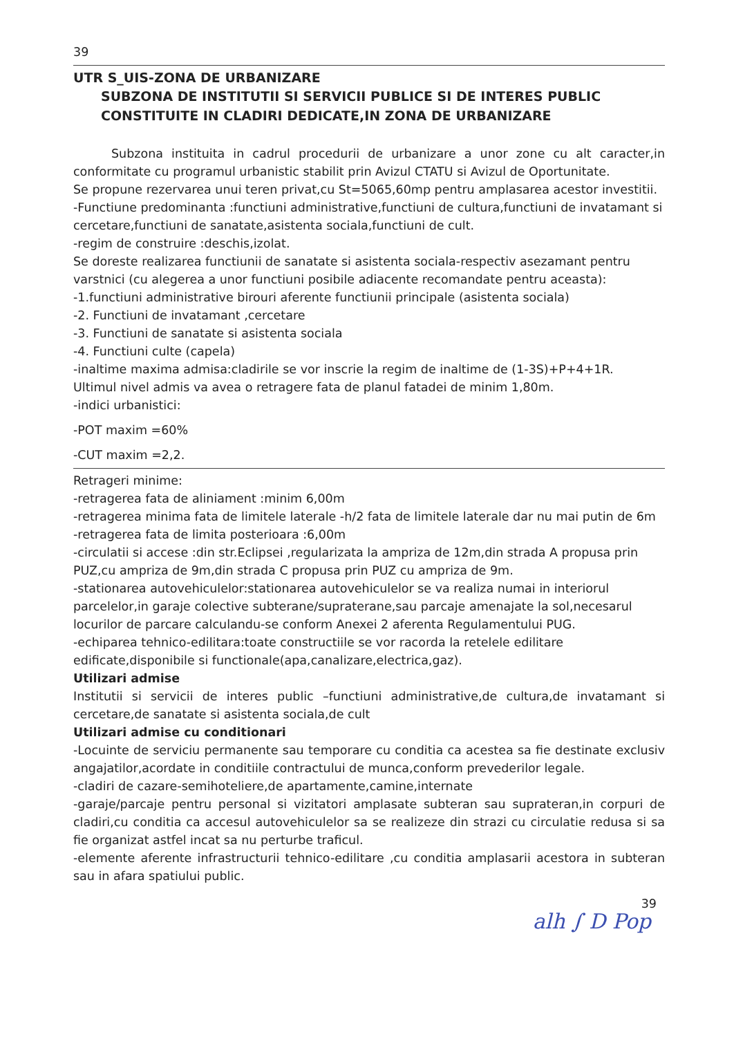39
UTR S_UIS-ZONA DE URBANIZARE
SUBZONA DE INSTITUTII SI SERVICII PUBLICE SI DE INTERES PUBLIC
CONSTITUITE IN CLADIRI DEDICATE,IN ZONA DE URBANIZARE
Subzona instituita in cadrul procedurii de urbanizare a unor zone cu alt caracter,in conformitate cu programul urbanistic stabilit prin Avizul CTATU si Avizul de Oportunitate.
Se propune rezervarea unui teren privat,cu St=5065,60mp pentru amplasarea acestor investitii.
-Functiune predominanta :functiuni administrative,functiuni de cultura,functiuni de invatamant si cercetare,functiuni de sanatate,asistenta sociala,functiuni de cult.
-regim de construire :deschis,izolat.
Se doreste realizarea functiunii de sanatate si asistenta sociala-respectiv asezamant pentru varstnici (cu alegerea a unor functiuni posibile adiacente recomandate pentru aceasta):
-1.functiuni administrative birouri aferente functiunii principale (asistenta sociala)
-2. Functiuni de invatamant ,cercetare
-3. Functiuni de sanatate si asistenta sociala
-4. Functiuni culte (capela)
-inaltime maxima admisa:cladirile se vor inscrie la regim de inaltime de (1-3S)+P+4+1R.
Ultimul nivel admis va avea o retragere fata de planul fatadei de minim 1,80m.
-indici urbanistici:
-POT maxim =60%
-CUT maxim =2,2.
Retrageri minime:
-retragerea fata de aliniament :minim 6,00m
-retragerea minima fata de limitele laterale -h/2 fata de limitele laterale dar nu mai putin de 6m
-retragerea fata de limita posterioara :6,00m
-circulatii si accese :din str.Eclipsei ,regularizata la ampriza de 12m,din strada A propusa prin PUZ,cu ampriza de 9m,din strada C propusa prin PUZ cu ampriza de 9m.
-stationarea autovehiculelor:stationarea autovehiculelor se va realiza numai in interiorul parcelelor,in garaje colective subterane/supraterane,sau parcaje amenajate la sol,necesarul locurilor de parcare calculandu-se conform Anexei 2 aferenta Regulamentului PUG.
-echiparea tehnico-edilitara:toate constructiile se vor racorda la retelele edilitare edificate,disponibile si functionale(apa,canalizare,electrica,gaz).
Utilizari admise
Institutii si servicii de interes public –functiuni administrative,de cultura,de invatamant si cercetare,de sanatate si asistenta sociala,de cult
Utilizari admise cu conditionari
-Locuinte de serviciu permanente sau temporare cu conditia ca acestea sa fie destinate exclusiv angajatilor,acordate in conditiile contractului de munca,conform prevederilor legale.
-cladiri de cazare-semihoteliere,de apartamente,camine,internate
-garaje/parcaje pentru personal si vizitatori amplasate subteran sau suprateran,in corpuri de cladiri,cu conditia ca accesul autovehiculelor sa se realizeze din strazi cu circulatie redusa si sa fie organizat astfel incat sa nu perturbe traficul.
-elemente aferente infrastructurii tehnico-edilitare ,cu conditia amplasarii acestora in subteran sau in afara spatiului public.
39
alh ∫ D Pop